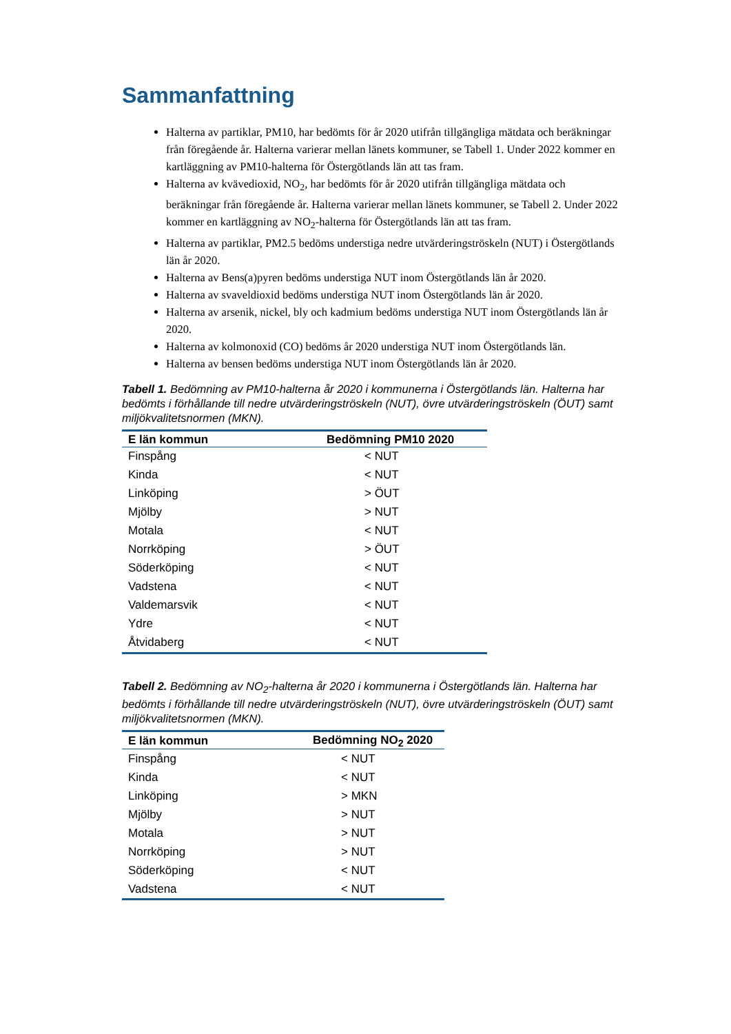Sammanfattning
Halterna av partiklar, PM10, har bedömts för år 2020 utifrån tillgängliga mätdata och beräkningar från föregående år. Halterna varierar mellan länets kommuner, se Tabell 1. Under 2022 kommer en kartläggning av PM10-halterna för Östergötlands län att tas fram.
Halterna av kvävedioxid, NO<sub>2</sub>, har bedömts för år 2020 utifrån tillgängliga mätdata och beräkningar från föregående år. Halterna varierar mellan länets kommuner, se Tabell 2. Under 2022 kommer en kartläggning av NO<sub>2</sub>-halterna för Östergötlands län att tas fram.
Halterna av partiklar, PM2.5 bedöms understiga nedre utvärderingströskeln (NUT) i Östergötlands län år 2020.
Halterna av Bens(a)pyren bedöms understiga NUT inom Östergötlands län år 2020.
Halterna av svaveldioxid bedöms understiga NUT inom Östergötlands län år 2020.
Halterna av arsenik, nickel, bly och kadmium bedöms understiga NUT inom Östergötlands län år 2020.
Halterna av kolmonoxid (CO) bedöms år 2020 understiga NUT inom Östergötlands län.
Halterna av bensen bedöms understiga NUT inom Östergötlands län år 2020.
Tabell 1. Bedömning av PM10-halterna år 2020 i kommunerna i Östergötlands län. Halterna har bedömts i förhållande till nedre utvärderingströskeln (NUT), övre utvärderingströskeln (ÖUT) samt miljökvalitetsnormen (MKN).
| E län kommun | Bedömning PM10 2020 |
| --- | --- |
| Finspång | < NUT |
| Kinda | < NUT |
| Linköping | > ÖUT |
| Mjölby | > NUT |
| Motala | < NUT |
| Norrköping | > ÖUT |
| Söderköping | < NUT |
| Vadstena | < NUT |
| Valdemarsvik | < NUT |
| Ydre | < NUT |
| Åtvidaberg | < NUT |
Tabell 2. Bedömning av NO<sub>2</sub>-halterna år 2020 i kommunerna i Östergötlands län. Halterna har bedömts i förhållande till nedre utvärderingströskeln (NUT), övre utvärderingströskeln (ÖUT) samt miljökvalitetsnormen (MKN).
| E län kommun | Bedömning NO<sub>2</sub> 2020 |
| --- | --- |
| Finspång | < NUT |
| Kinda | < NUT |
| Linköping | > MKN |
| Mjölby | > NUT |
| Motala | > NUT |
| Norrköping | > NUT |
| Söderköping | < NUT |
| Vadstena | < NUT |